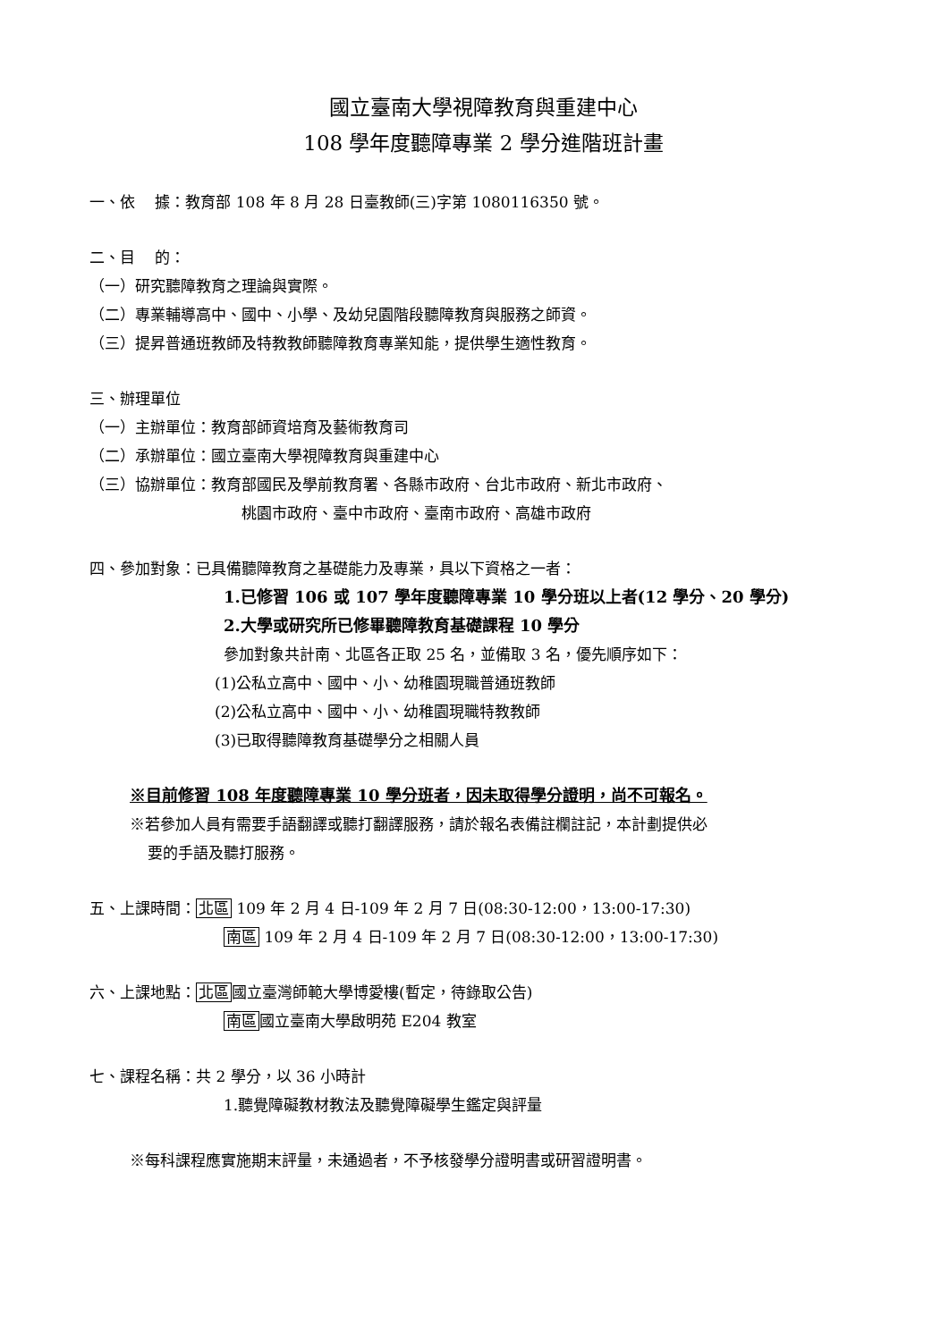國立臺南大學視障教育與重建中心
108 學年度聽障專業 2 學分進階班計畫
一、依　 據：教育部 108 年 8 月 28 日臺教師(三)字第 1080116350 號。
二、目　 的：
（一）研究聽障教育之理論與實際。
（二）專業輔導高中、國中、小學、及幼兒園階段聽障教育與服務之師資。
（三）提昇普通班教師及特教教師聽障教育專業知能，提供學生適性教育。
三、辦理單位
（一）主辦單位：教育部師資培育及藝術教育司
（二）承辦單位：國立臺南大學視障教育與重建中心
（三）協辦單位：教育部國民及學前教育署、各縣市政府、台北市政府、新北市政府、
桃園市政府、臺中市政府、臺南市政府、高雄市政府
四、參加對象：已具備聽障教育之基礎能力及專業，具以下資格之一者：
1.已修習 106 或 107 學年度聽障專業 10 學分班以上者(12 學分、20 學分)
2.大學或研究所已修畢聽障教育基礎課程 10 學分
參加對象共計南、北區各正取 25 名，並備取 3 名，優先順序如下：
(1)公私立高中、國中、小、幼稚園現職普通班教師
(2)公私立高中、國中、小、幼稚園現職特教教師
(3)已取得聽障教育基礎學分之相關人員
※目前修習 108 年度聽障專業 10 學分班者，因未取得學分證明，尚不可報名。
※若參加人員有需要手語翻譯或聽打翻譯服務，請於報名表備註欄註記，本計劃提供必
要的手語及聽打服務。
五、上課時間：北區 109 年 2 月 4 日-109 年 2 月 7 日(08:30-12:00，13:00-17:30)
南區 109 年 2 月 4 日-109 年 2 月 7 日(08:30-12:00，13:00-17:30)
六、上課地點：北區國立臺灣師範大學博愛樓(暫定，待錄取公告)
南區國立臺南大學啟明苑 E204 教室
七、課程名稱：共 2 學分，以 36 小時計
1.聽覺障礙教材教法及聽覺障礙學生鑑定與評量
※每科課程應實施期末評量，未通過者，不予核發學分證明書或研習證明書。